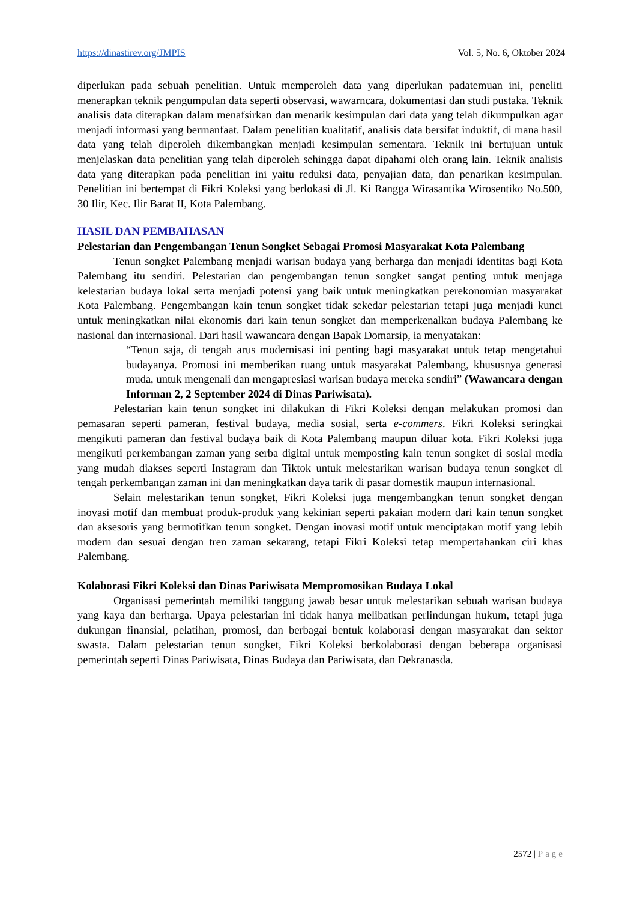https://dinastirev.org/JMPIS Vol. 5, No. 6, Oktober 2024
diperlukan pada sebuah penelitian. Untuk memperoleh data yang diperlukan padatemuan ini, peneliti menerapkan teknik pengumpulan data seperti observasi, wawarncara, dokumentasi dan studi pustaka. Teknik analisis data diterapkan dalam menafsirkan dan menarik kesimpulan dari data yang telah dikumpulkan agar menjadi informasi yang bermanfaat. Dalam penelitian kualitatif, analisis data bersifat induktif, di mana hasil data yang telah diperoleh dikembangkan menjadi kesimpulan sementara. Teknik ini bertujuan untuk menjelaskan data penelitian yang telah diperoleh sehingga dapat dipahami oleh orang lain. Teknik analisis data yang diterapkan pada penelitian ini yaitu reduksi data, penyajian data, dan penarikan kesimpulan. Penelitian ini bertempat di Fikri Koleksi yang berlokasi di Jl. Ki Rangga Wirasantika Wirosentiko No.500, 30 Ilir, Kec. Ilir Barat II, Kota Palembang.
HASIL DAN PEMBAHASAN
Pelestarian dan Pengembangan Tenun Songket Sebagai Promosi Masyarakat Kota Palembang
Tenun songket Palembang menjadi warisan budaya yang berharga dan menjadi identitas bagi Kota Palembang itu sendiri. Pelestarian dan pengembangan tenun songket sangat penting untuk menjaga kelestarian budaya lokal serta menjadi potensi yang baik untuk meningkatkan perekonomian masyarakat Kota Palembang. Pengembangan kain tenun songket tidak sekedar pelestarian tetapi juga menjadi kunci untuk meningkatkan nilai ekonomis dari kain tenun songket dan memperkenalkan budaya Palembang ke nasional dan internasional. Dari hasil wawancara dengan Bapak Domarsip, ia menyatakan:
“Tenun saja, di tengah arus modernisasi ini penting bagi masyarakat untuk tetap mengetahui budayanya. Promosi ini memberikan ruang untuk masyarakat Palembang, khususnya generasi muda, untuk mengenali dan mengapresiasi warisan budaya mereka sendiri” (Wawancara dengan Informan 2, 2 September 2024 di Dinas Pariwisata).
Pelestarian kain tenun songket ini dilakukan di Fikri Koleksi dengan melakukan promosi dan pemasaran seperti pameran, festival budaya, media sosial, serta e-commers. Fikri Koleksi seringkai mengikuti pameran dan festival budaya baik di Kota Palembang maupun diluar kota. Fikri Koleksi juga mengikuti perkembangan zaman yang serba digital untuk memposting kain tenun songket di sosial media yang mudah diakses seperti Instagram dan Tiktok untuk melestarikan warisan budaya tenun songket di tengah perkembangan zaman ini dan meningkatkan daya tarik di pasar domestik maupun internasional.
Selain melestarikan tenun songket, Fikri Koleksi juga mengembangkan tenun songket dengan inovasi motif dan membuat produk-produk yang kekinian seperti pakaian modern dari kain tenun songket dan aksesoris yang bermotifkan tenun songket. Dengan inovasi motif untuk menciptakan motif yang lebih modern dan sesuai dengan tren zaman sekarang, tetapi Fikri Koleksi tetap mempertahankan ciri khas Palembang.
Kolaborasi Fikri Koleksi dan Dinas Pariwisata Mempromosikan Budaya Lokal
Organisasi pemerintah memiliki tanggung jawab besar untuk melestarikan sebuah warisan budaya yang kaya dan berharga. Upaya pelestarian ini tidak hanya melibatkan perlindungan hukum, tetapi juga dukungan finansial, pelatihan, promosi, dan berbagai bentuk kolaborasi dengan masyarakat dan sektor swasta. Dalam pelestarian tenun songket, Fikri Koleksi berkolaborasi dengan beberapa organisasi pemerintah seperti Dinas Pariwisata, Dinas Budaya dan Pariwisata, dan Dekranasda.
2572 | Page